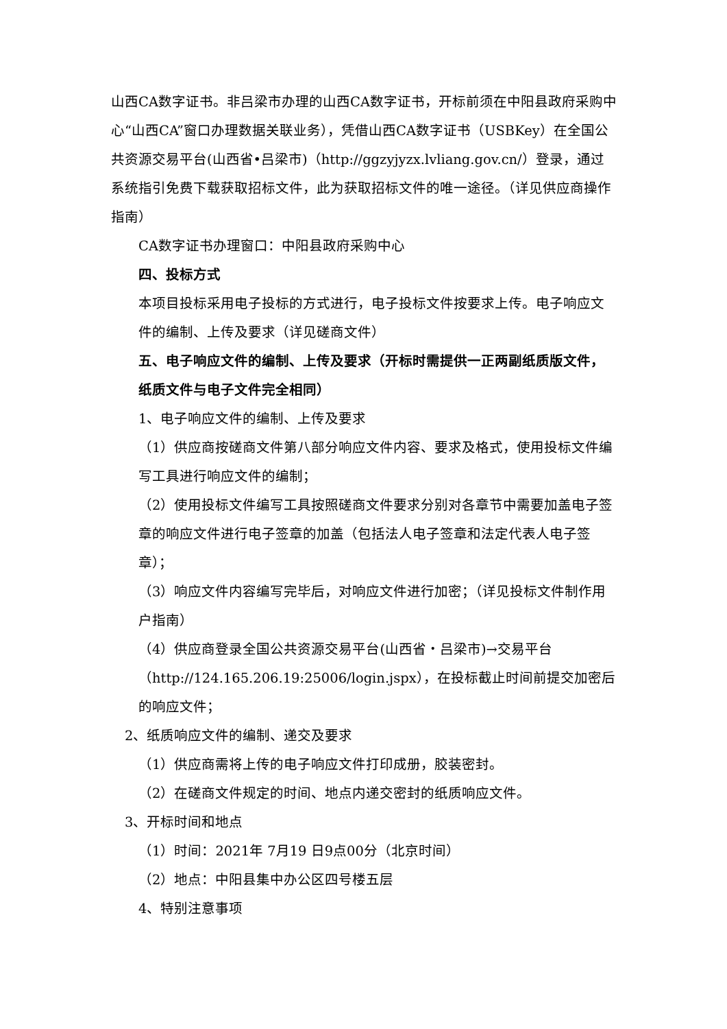山西CA数字证书。非吕梁市办理的山西CA数字证书，开标前须在中阳县政府采购中心“山西CA”窗口办理数据关联业务），凭借山西CA数字证书（USBKey）在全国公共资源交易平台(山西省•吕梁市)（http://ggzyjyzx.lvliang.gov.cn/）登录，通过系统指引免费下载获取招标文件，此为获取招标文件的唯一途径。（详见供应商操作指南）
CA数字证书办理窗口：中阳县政府采购中心
四、投标方式
本项目投标采用电子投标的方式进行，电子投标文件按要求上传。电子响应文件的编制、上传及要求（详见磋商文件）
五、电子响应文件的编制、上传及要求（开标时需提供一正两副纸质版文件，纸质文件与电子文件完全相同）
1、电子响应文件的编制、上传及要求
（1）供应商按磋商文件第八部分响应文件内容、要求及格式，使用投标文件编写工具进行响应文件的编制；
（2）使用投标文件编写工具按照磋商文件要求分别对各章节中需要加盖电子签章的响应文件进行电子签章的加盖（包括法人电子签章和法定代表人电子签章）；
（3）响应文件内容编写完毕后，对响应文件进行加密；（详见投标文件制作用户指南）
（4）供应商登录全国公共资源交易平台(山西省・吕梁市)→交易平台（http://124.165.206.19:25006/login.jspx），在投标截止时间前提交加密后的响应文件；
2、纸质响应文件的编制、递交及要求
（1）供应商需将上传的电子响应文件打印成册，胶装密封。
（2）在磋商文件规定的时间、地点内递交密封的纸质响应文件。
3、开标时间和地点
（1）时间：2021年 7月19 日9点00分（北京时间）
（2）地点：中阳县集中办公区四号楼五层
4、特别注意事项